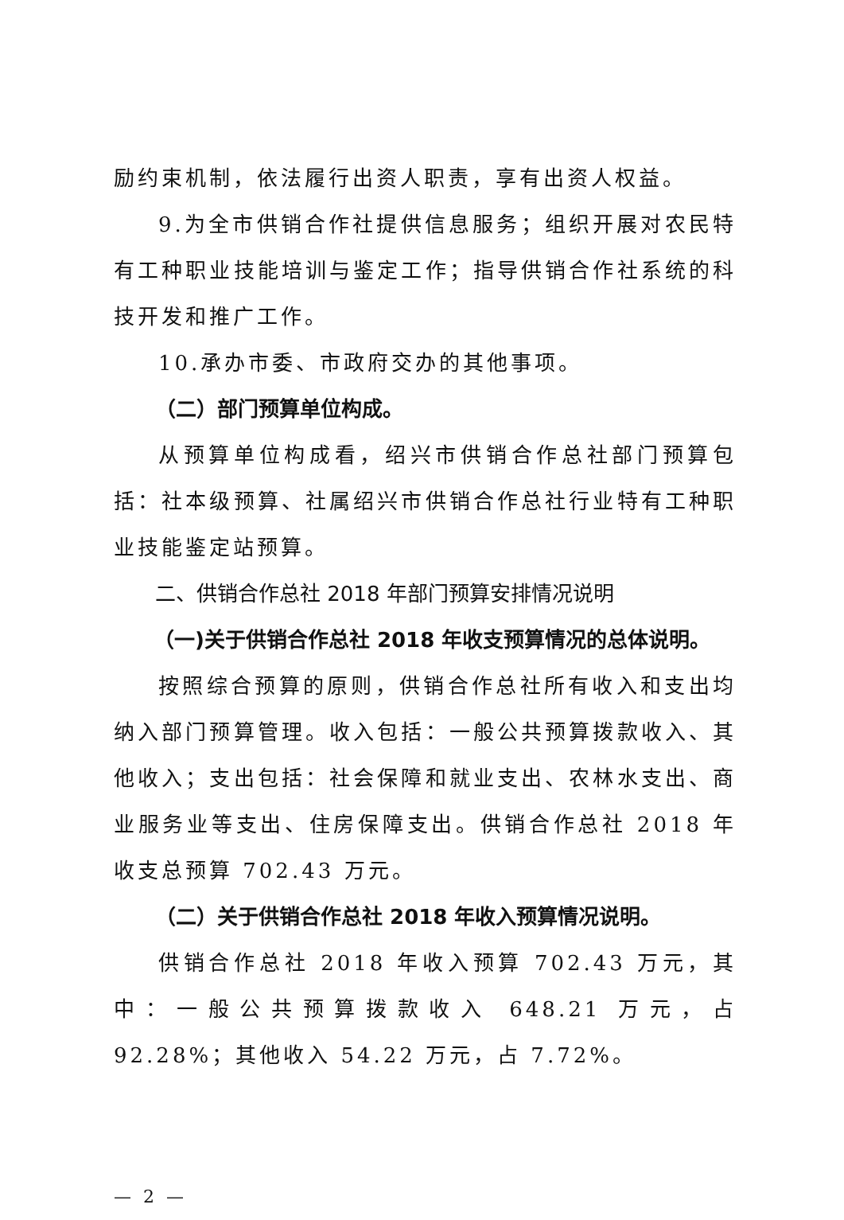励约束机制，依法履行出资人职责，享有出资人权益。
9.为全市供销合作社提供信息服务；组织开展对农民特有工种职业技能培训与鉴定工作；指导供销合作社系统的科技开发和推广工作。
10.承办市委、市政府交办的其他事项。
（二）部门预算单位构成。
从预算单位构成看，绍兴市供销合作总社部门预算包括：社本级预算、社属绍兴市供销合作总社行业特有工种职业技能鉴定站预算。
二、供销合作总社 2018 年部门预算安排情况说明
（一)关于供销合作总社 2018 年收支预算情况的总体说明。
按照综合预算的原则，供销合作总社所有收入和支出均纳入部门预算管理。收入包括：一般公共预算拨款收入、其他收入；支出包括：社会保障和就业支出、农林水支出、商业服务业等支出、住房保障支出。供销合作总社 2018 年收支总预算 702.43 万元。
（二）关于供销合作总社 2018 年收入预算情况说明。
供销合作总社 2018 年收入预算 702.43 万元，其中：一般公共预算拨款收入 648.21 万元，占 92.28%；其他收入 54.22 万元，占 7.72%。
— 2 —